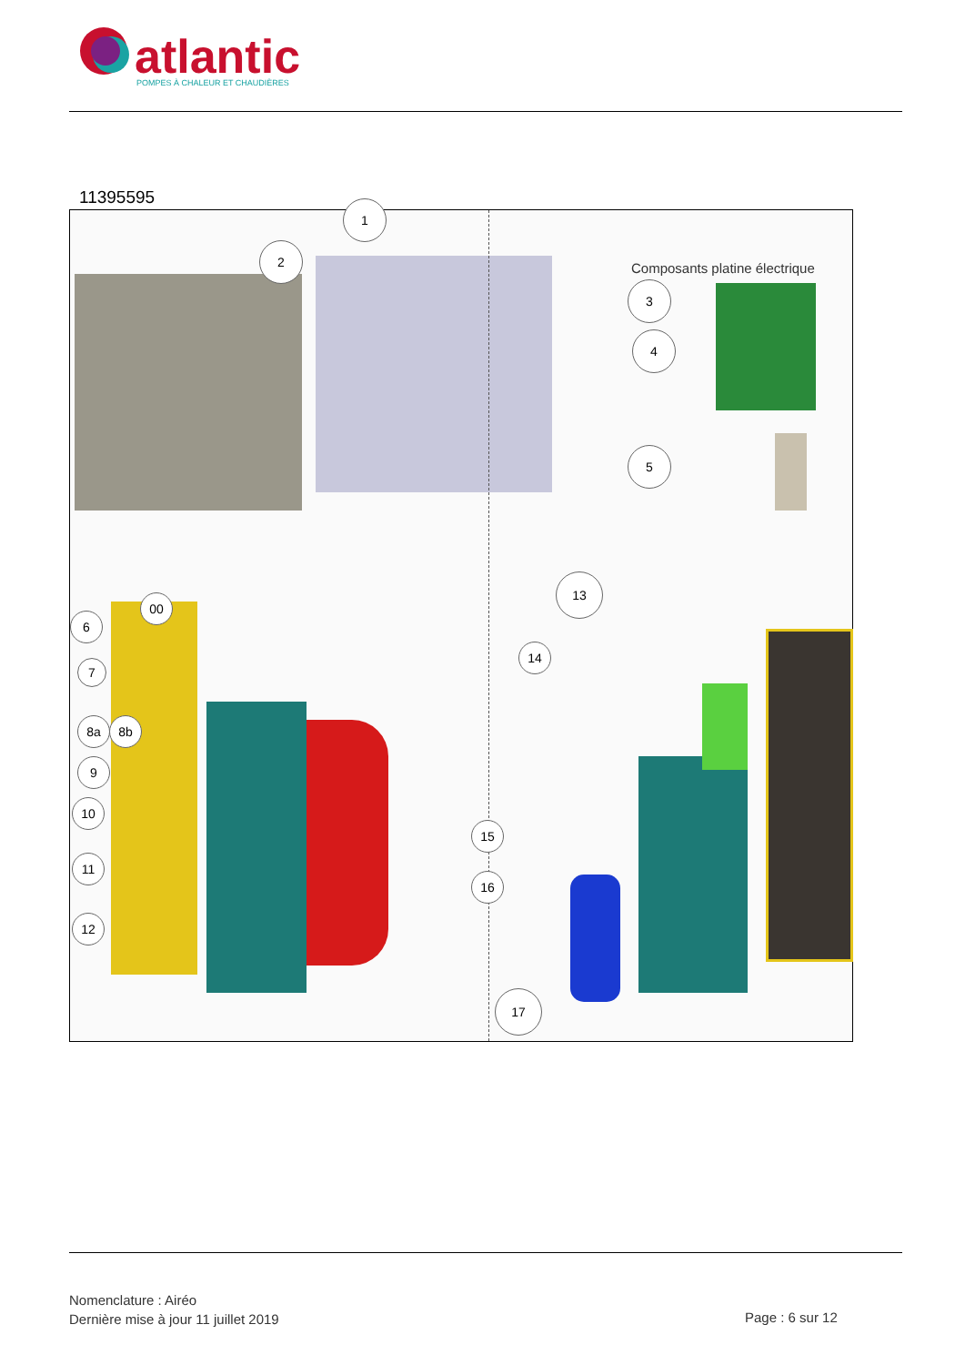atlantic
POMPES À CHALEUR ET CHAUDIÈRES
11395595
Composants platine électrique
1
2
3
4
5
6
00
7
8a 8b
9
10
11
12
13
14
15
16
17
Nomenclature : Airéo
Dernière mise à jour 11 juillet 2019
Page : 6 sur 12